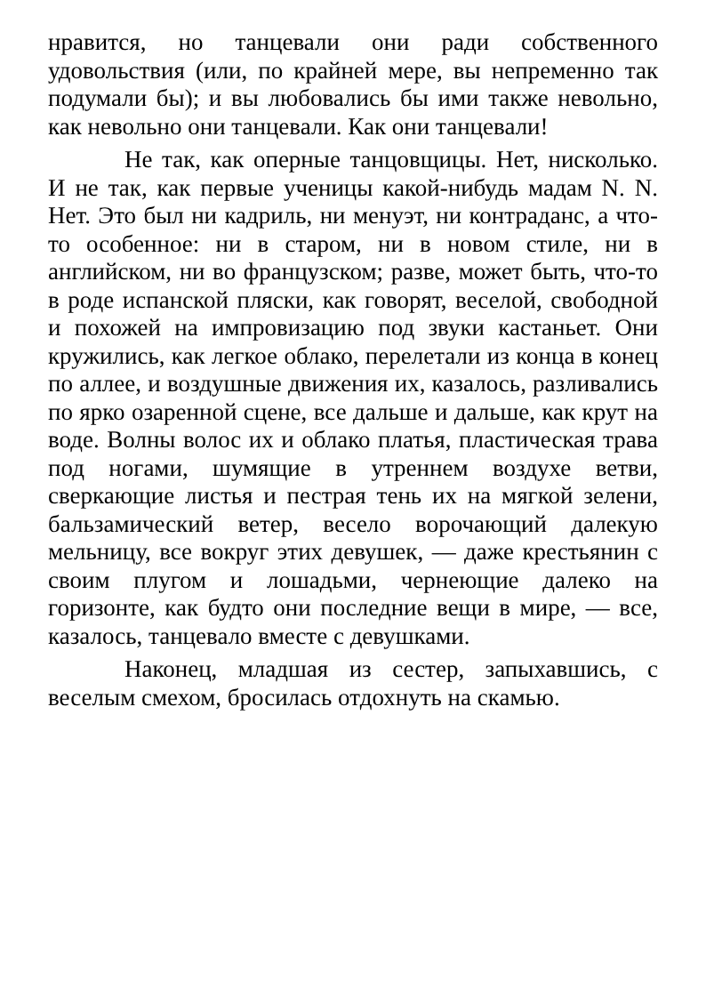нравится, но танцевали они ради собственного удовольствия (или, по крайней мере, вы непременно так подумали бы); и вы любовались бы ими также невольно, как невольно они танцевали. Как они танцевали!
Не так, как оперные танцовщицы. Нет, нисколько. И не так, как первые ученицы какой-нибудь мадам N. N. Нет. Это был ни кадриль, ни менуэт, ни контраданс, а что-то особенное: ни в старом, ни в новом стиле, ни в английском, ни во французском; разве, может быть, что-то в роде испанской пляски, как говорят, веселой, свободной и похожей на импровизацию под звуки кастаньет. Они кружились, как легкое облако, перелетали из конца в конец по аллее, и воздушные движения их, казалось, разливались по ярко озаренной сцене, все дальше и дальше, как крут на воде. Волны волос их и облако платья, пластическая трава под ногами, шумящие в утреннем воздухе ветви, сверкающие листья и пестрая тень их на мягкой зелени, бальзамический ветер, весело ворочающий далекую мельницу, все вокруг этих девушек, — даже крестьянин с своим плугом и лошадьми, чернеющие далеко на горизонте, как будто они последние вещи в мире, — все, казалось, танцевало вместе с девушками.
Наконец, младшая из сестер, запыхавшись, с веселым смехом, бросилась отдохнуть на скамью.